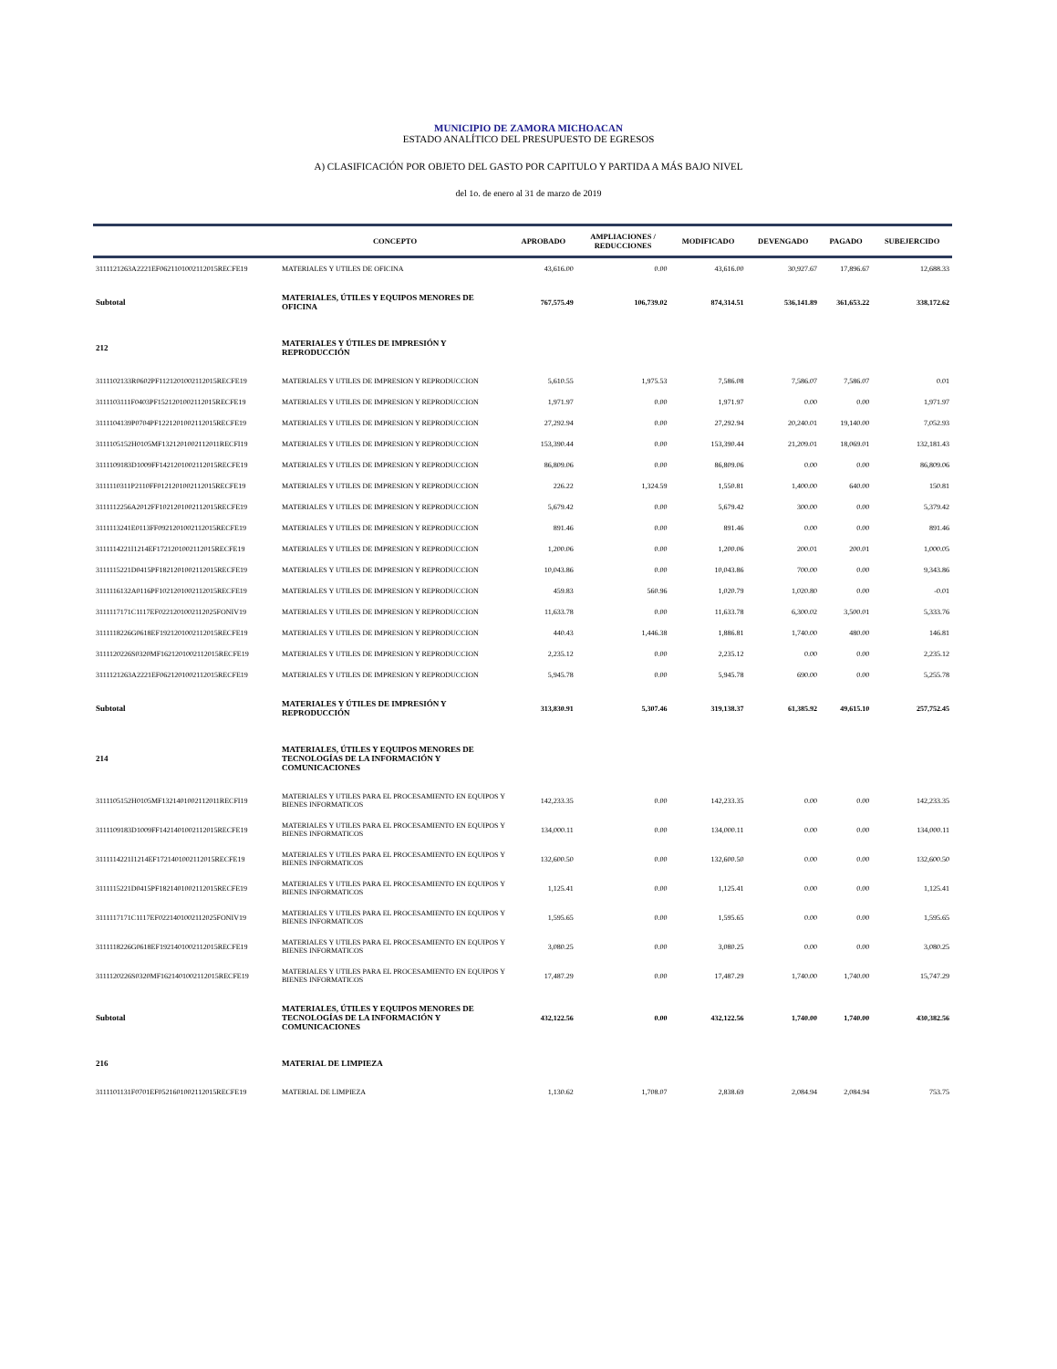MUNICIPIO DE ZAMORA MICHOACAN
ESTADO ANALÍTICO DEL PRESUPUESTO DE EGRESOS
A) CLASIFICACIÓN POR OBJETO DEL GASTO POR CAPITULO Y PARTIDA A MÁS BAJO NIVEL
del 1o. de enero al 31 de marzo de 2019
| | CONCEPTO | APROBADO | AMPLIACIONES / REDUCCIONES | MODIFICADO | DEVENGADO | PAGADO | SUBEJERCIDO |
| --- | --- | --- | --- | --- | --- | --- | --- |
| 3111121263A2221EF0621101002112015RECFE19 | MATERIALES Y UTILES DE OFICINA | 43,616.00 | 0.00 | 43,616.00 | 30,927.67 | 17,896.67 | 12,688.33 |
| Subtotal | MATERIALES, ÚTILES Y EQUIPOS MENORES DE OFICINA | 767,575.49 | 106,739.02 | 874,314.51 | 536,141.89 | 361,653.22 | 338,172.62 |
| 212 | MATERIALES Y ÚTILES DE IMPRESIÓN Y REPRODUCCIÓN | | | | | | |
| 3111102133R0602PF1121201002112015RECFE19 | MATERIALES Y UTILES DE IMPRESION Y REPRODUCCION | 5,610.55 | 1,975.53 | 7,586.08 | 7,586.07 | 7,586.07 | 0.01 |
| 3111103111F0403PF1521201002112015RECFE19 | MATERIALES Y UTILES DE IMPRESION Y REPRODUCCION | 1,971.97 | 0.00 | 1,971.97 | 0.00 | 0.00 | 1,971.97 |
| 3111104139P0704PF1221201002112015RECFE19 | MATERIALES Y UTILES DE IMPRESION Y REPRODUCCION | 27,292.94 | 0.00 | 27,292.94 | 20,240.01 | 19,140.00 | 7,052.93 |
| 3111105152H0105MF1321201002112011RECFI19 | MATERIALES Y UTILES DE IMPRESION Y REPRODUCCION | 153,390.44 | 0.00 | 153,390.44 | 21,209.01 | 18,069.01 | 132,181.43 |
| 3111109183D1009FF1421201002112015RECFE19 | MATERIALES Y UTILES DE IMPRESION Y REPRODUCCION | 86,809.06 | 0.00 | 86,809.06 | 0.00 | 0.00 | 86,809.06 |
| 3111110311P2110FF0121201002112015RECFE19 | MATERIALES Y UTILES DE IMPRESION Y REPRODUCCION | 226.22 | 1,324.59 | 1,550.81 | 1,400.00 | 640.00 | 150.81 |
| 3111112256A2012FF1021201002112015RECFE19 | MATERIALES Y UTILES DE IMPRESION Y REPRODUCCION | 5,679.42 | 0.00 | 5,679.42 | 300.00 | 0.00 | 5,379.42 |
| 3111113241E0113FF0921201002112015RECFE19 | MATERIALES Y UTILES DE IMPRESION Y REPRODUCCION | 891.46 | 0.00 | 891.46 | 0.00 | 0.00 | 891.46 |
| 3111114221I1214EF1721201002112015RECFE19 | MATERIALES Y UTILES DE IMPRESION Y REPRODUCCION | 1,200.06 | 0.00 | 1,200.06 | 200.01 | 200.01 | 1,000.05 |
| 3111115221D0415PF1821201002112015RECFE19 | MATERIALES Y UTILES DE IMPRESION Y REPRODUCCION | 10,043.86 | 0.00 | 10,043.86 | 700.00 | 0.00 | 9,343.86 |
| 3111116132A0116PF1021201002112015RECFE19 | MATERIALES Y UTILES DE IMPRESION Y REPRODUCCION | 459.83 | 560.96 | 1,020.79 | 1,020.80 | 0.00 | -0.01 |
| 3111117171C1117EF0221201002112025FONIV19 | MATERIALES Y UTILES DE IMPRESION Y REPRODUCCION | 11,633.78 | 0.00 | 11,633.78 | 6,300.02 | 3,500.01 | 5,333.76 |
| 3111118226G0618EF1921201002112015RECFE19 | MATERIALES Y UTILES DE IMPRESION Y REPRODUCCION | 440.43 | 1,446.38 | 1,886.81 | 1,740.00 | 480.00 | 146.81 |
| 3111120226S0320MF1621201002112015RECFE19 | MATERIALES Y UTILES DE IMPRESION Y REPRODUCCION | 2,235.12 | 0.00 | 2,235.12 | 0.00 | 0.00 | 2,235.12 |
| 3111121263A2221EF0621201002112015RECFE19 | MATERIALES Y UTILES DE IMPRESION Y REPRODUCCION | 5,945.78 | 0.00 | 5,945.78 | 690.00 | 0.00 | 5,255.78 |
| Subtotal | MATERIALES Y ÚTILES DE IMPRESIÓN Y REPRODUCCIÓN | 313,830.91 | 5,307.46 | 319,138.37 | 61,385.92 | 49,615.10 | 257,752.45 |
| 214 | MATERIALES, ÚTILES Y EQUIPOS MENORES DE TECNOLOGÍAS DE LA INFORMACIÓN Y COMUNICACIONES | | | | | | |
| 3111105152H0105MF1321401002112011RECFI19 | MATERIALES Y UTILES PARA EL PROCESAMIENTO EN EQUIPOS Y BIENES INFORMATICOS | 142,233.35 | 0.00 | 142,233.35 | 0.00 | 0.00 | 142,233.35 |
| 3111109183D1009FF1421401002112015RECFE19 | MATERIALES Y UTILES PARA EL PROCESAMIENTO EN EQUIPOS Y BIENES INFORMATICOS | 134,000.11 | 0.00 | 134,000.11 | 0.00 | 0.00 | 134,000.11 |
| 3111114221I1214EF1721401002112015RECFE19 | MATERIALES Y UTILES PARA EL PROCESAMIENTO EN EQUIPOS Y BIENES INFORMATICOS | 132,600.50 | 0.00 | 132,600.50 | 0.00 | 0.00 | 132,600.50 |
| 3111115221D0415PF1821401002112015RECFE19 | MATERIALES Y UTILES PARA EL PROCESAMIENTO EN EQUIPOS Y BIENES INFORMATICOS | 1,125.41 | 0.00 | 1,125.41 | 0.00 | 0.00 | 1,125.41 |
| 3111117171C1117EF0221401002112025FONIV19 | MATERIALES Y UTILES PARA EL PROCESAMIENTO EN EQUIPOS Y BIENES INFORMATICOS | 1,595.65 | 0.00 | 1,595.65 | 0.00 | 0.00 | 1,595.65 |
| 3111118226G0618EF1921401002112015RECFE19 | MATERIALES Y UTILES PARA EL PROCESAMIENTO EN EQUIPOS Y BIENES INFORMATICOS | 3,080.25 | 0.00 | 3,080.25 | 0.00 | 0.00 | 3,080.25 |
| 3111120226S0320MF1621401002112015RECFE19 | MATERIALES Y UTILES PARA EL PROCESAMIENTO EN EQUIPOS Y BIENES INFORMATICOS | 17,487.29 | 0.00 | 17,487.29 | 1,740.00 | 1,740.00 | 15,747.29 |
| Subtotal | MATERIALES, ÚTILES Y EQUIPOS MENORES DE TECNOLOGÍAS DE LA INFORMACIÓN Y COMUNICACIONES | 432,122.56 | 0.00 | 432,122.56 | 1,740.00 | 1,740.00 | 430,382.56 |
| 216 | MATERIAL DE LIMPIEZA | | | | | | |
| 3111101131F0701EF0521601002112015RECFE19 | MATERIAL DE LIMPIEZA | 1,130.62 | 1,708.07 | 2,838.69 | 2,084.94 | 2,084.94 | 753.75 |